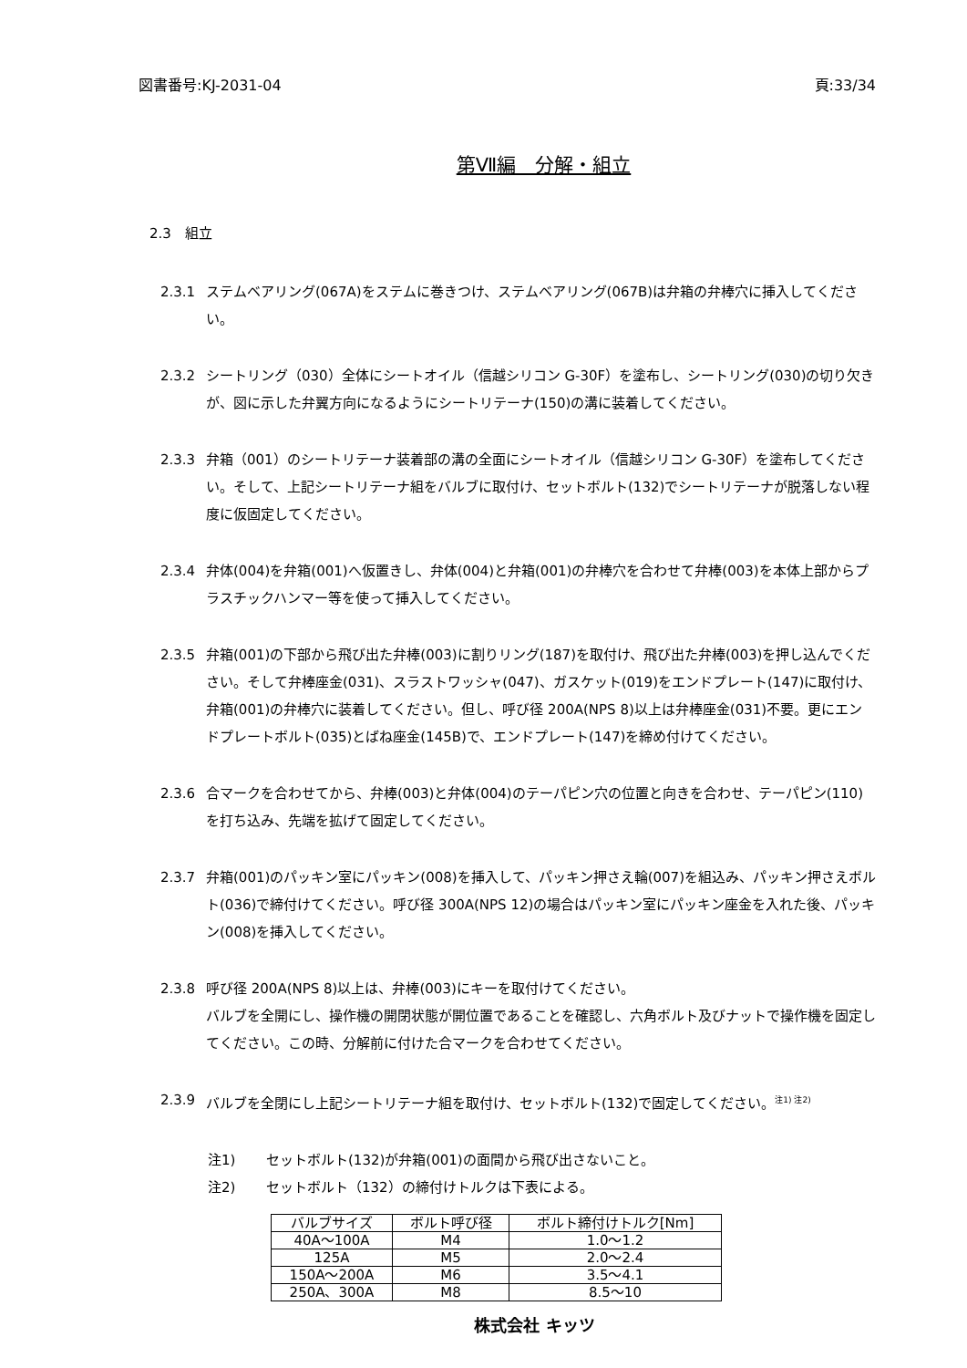図書番号:KJ-2031-04 頁:33/34
第Ⅶ編　分解・組立
2.3　組立
2.3.1 ステムベアリング(067A)をステムに巻きつけ、ステムベアリング(067B)は弁箱の弁棒穴に挿入してください。
2.3.2 シートリング（030）全体にシートオイル（信越シリコン G-30F）を塗布し、シートリング(030)の切り欠きが、図に示した弁翼方向になるようにシートリテーナ(150)の溝に装着してください。
2.3.3 弁箱（001）のシートリテーナ装着部の溝の全面にシートオイル（信越シリコン G-30F）を塗布してください。そして、上記シートリテーナ組をバルブに取付け、セットボルト(132)でシートリテーナが脱落しない程度に仮固定してください。
2.3.4 弁体(004)を弁箱(001)へ仮置きし、弁体(004)と弁箱(001)の弁棒穴を合わせて弁棒(003)を本体上部からプラスチックハンマー等を使って挿入してください。
2.3.5 弁箱(001)の下部から飛び出た弁棒(003)に割りリング(187)を取付け、飛び出た弁棒(003)を押し込んでください。そして弁棒座金(031)、スラストワッシャ(047)、ガスケット(019)をエンドプレート(147)に取付け、弁箱(001)の弁棒穴に装着してください。但し、呼び径 200A(NPS 8)以上は弁棒座金(031)不要。更にエンドプレートボルト(035)とばね座金(145B)で、エンドプレート(147)を締め付けてください。
2.3.6 合マークを合わせてから、弁棒(003)と弁体(004)のテーパピン穴の位置と向きを合わせ、テーパピン(110)を打ち込み、先端を拡げて固定してください。
2.3.7 弁箱(001)のパッキン室にパッキン(008)を挿入して、パッキン押さえ輪(007)を組込み、パッキン押さえボルト(036)で締付けてください。呼び径 300A(NPS 12)の場合はパッキン室にパッキン座金を入れた後、パッキン(008)を挿入してください。
2.3.8 呼び径 200A(NPS 8)以上は、弁棒(003)にキーを取付けてください。
バルブを全開にし、操作機の開閉状態が開位置であることを確認し、六角ボルト及びナットで操作機を固定してください。この時、分解前に付けた合マークを合わせてください。
2.3.9 バルブを全閉にし上記シートリテーナ組を取付け、セットボルト(132)で固定してください。<sup>注1) 注2)</sup>
注1) セットボルト(132)が弁箱(001)の面間から飛び出さないこと。
注2) セットボルト（132）の締付けトルクは下表による。
| バルブサイズ | ボルト呼び径 | ボルト締付けトルク[Nm] |
| --- | --- | --- |
| 40A～100A | M4 | 1.0～1.2 |
| 125A | M5 | 2.0～2.4 |
| 150A～200A | M6 | 3.5～4.1 |
| 250A、300A | M8 | 8.5～10 |
株式会社 キッツ